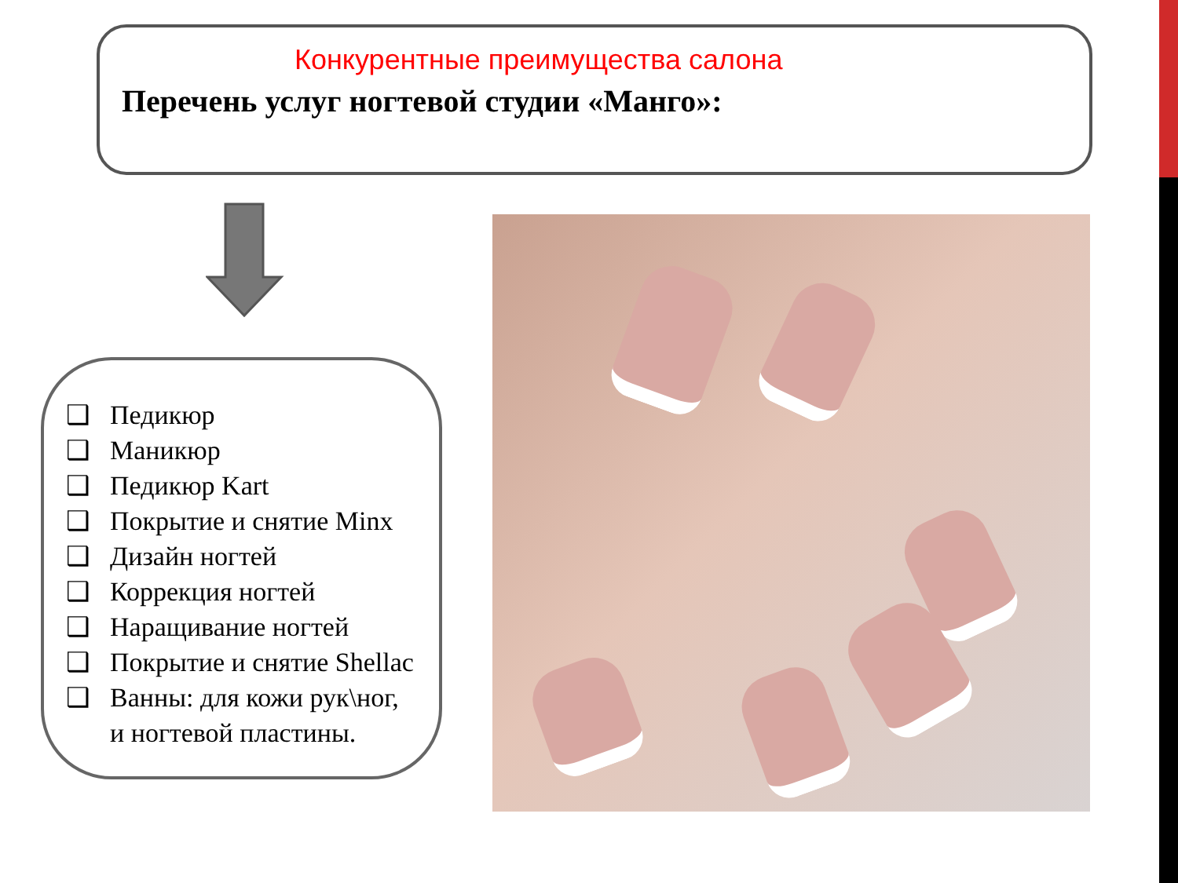Конкурентные преимущества салона
Перечень услуг ногтевой студии «Манго»:
❑ Педикюр
❑ Маникюр
❑ Педикюр Kart
❑ Покрытие и снятие Minx
❑ Дизайн ногтей
❑ Коррекция ногтей
❑ Наращивание ногтей
❑ Покрытие и снятие Shellac
❑ Ванны: для кожи рук\ног,
и ногтевой пластины.